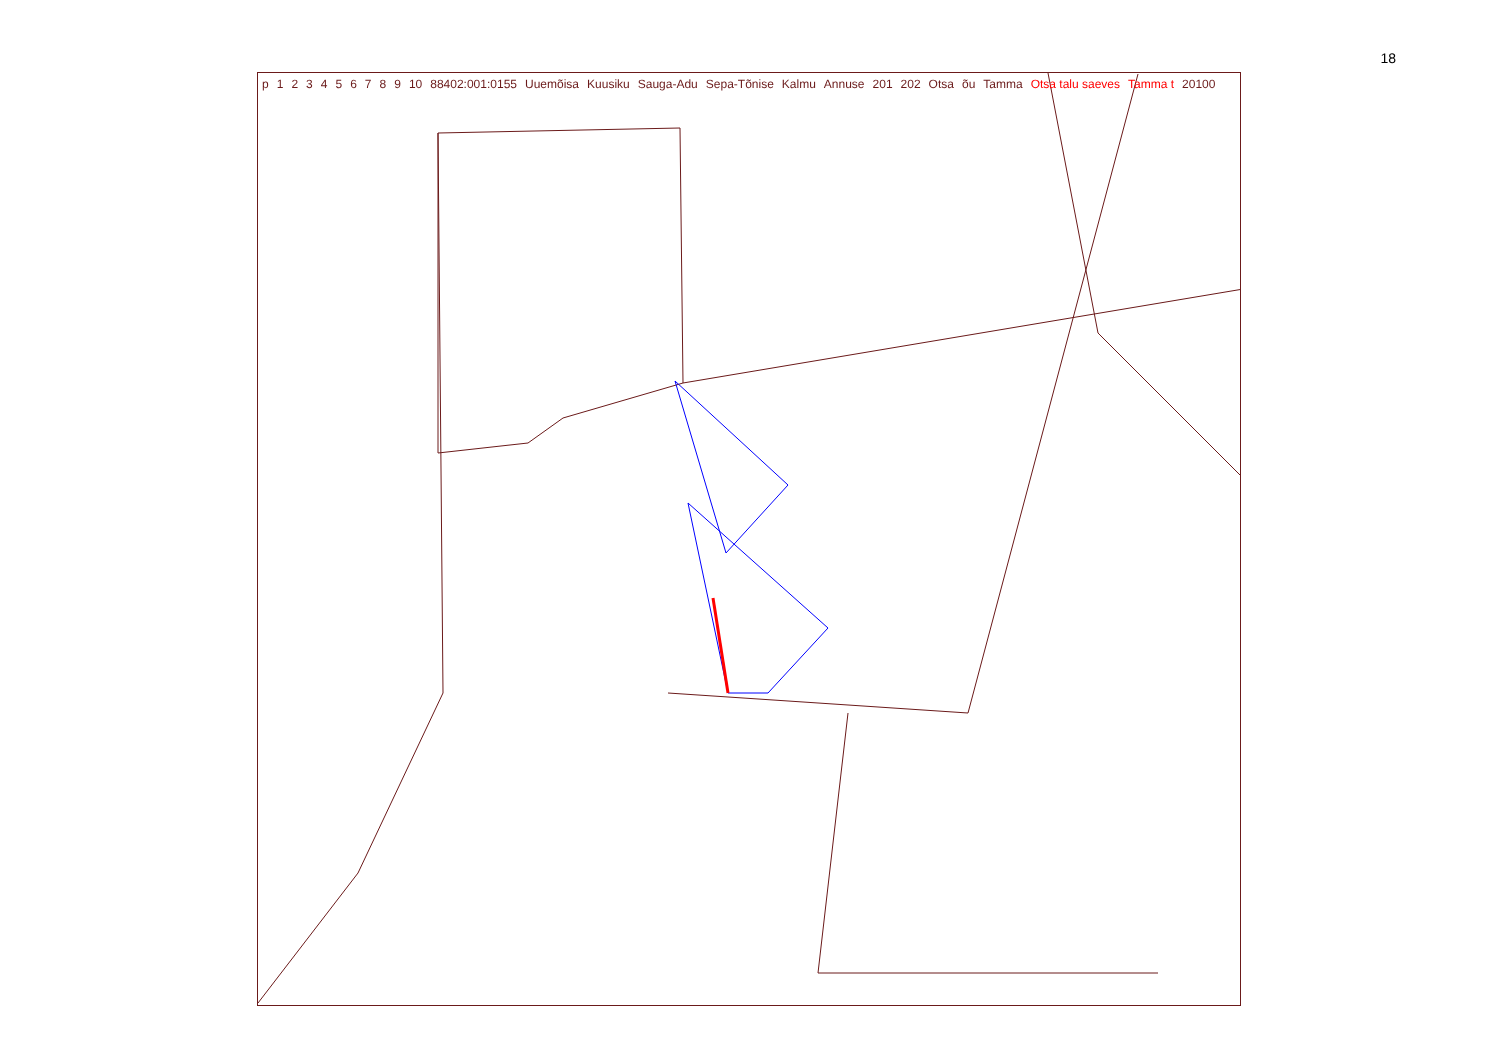18
p 123456789 10 88402:001:0155 Uuemõisa Kuusiku Sauga-Adu Sepa-Tõnise Kalmu Annuse 201 202 Otsa õu Tamma Otsa talu saeves Tamma t 20100